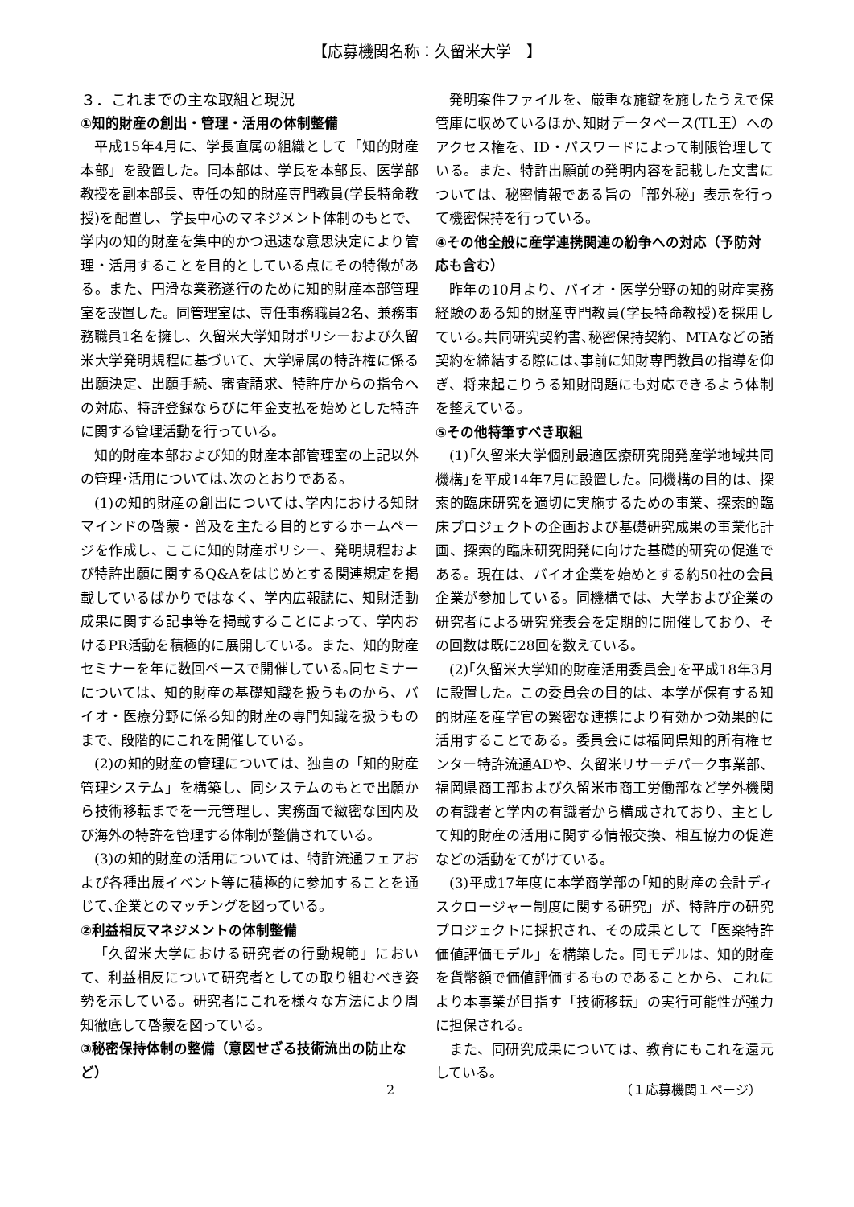【応募機関名称：久留米大学　】
３．これまでの主な取組と現況
①知的財産の創出・管理・活用の体制整備
平成15年4月に、学長直属の組織として「知的財産本部」を設置した。同本部は、学長を本部長、医学部教授を副本部長、専任の知的財産専門教員(学長特命教授)を配置し、学長中心のマネジメント体制のもとで、学内の知的財産を集中的かつ迅速な意思決定により管理・活用することを目的としている点にその特徴がある。また、円滑な業務遂行のために知的財産本部管理室を設置した。同管理室は、専任事務職員2名、兼務事務職員1名を擁し、久留米大学知財ポリシーおよび久留米大学発明規程に基づいて、大学帰属の特許権に係る出願決定、出願手続、審査請求、特許庁からの指令への対応、特許登録ならびに年金支払を始めとした特許に関する管理活動を行っている。
知的財産本部および知的財産本部管理室の上記以外の管理･活用については､次のとおりである。
(1)の知的財産の創出については､学内における知財マインドの啓蒙・普及を主たる目的とするホームページを作成し、ここに知的財産ポリシー、発明規程および特許出願に関するQ&Aをはじめとする関連規定を掲載しているばかりではなく、学内広報誌に、知財活動成果に関する記事等を掲載することによって、学内おけるPR活動を積極的に展開している。また、知的財産セミナーを年に数回ペースで開催している｡同セミナーについては、知的財産の基礎知識を扱うものから、バイオ・医療分野に係る知的財産の専門知識を扱うものまで、段階的にこれを開催している。
(2)の知的財産の管理については、独自の「知的財産管理システム」を構築し、同システムのもとで出願から技術移転までを一元管理し、実務面で緻密な国内及び海外の特許を管理する体制が整備されている。
(3)の知的財産の活用については、特許流通フェアおよび各種出展イベント等に積極的に参加することを通じて､企業とのマッチングを図っている。
②利益相反マネジメントの体制整備
「久留米大学における研究者の行動規範」において、利益相反について研究者としての取り組むべき姿勢を示している。研究者にこれを様々な方法により周知徹底して啓蒙を図っている。
③秘密保持体制の整備（意図せざる技術流出の防止など）
発明案件ファイルを、厳重な施錠を施したうえで保管庫に収めているほか､知財データベース(TL王）へのアクセス権を、ID・パスワードによって制限管理している。また、特許出願前の発明内容を記載した文書については、秘密情報である旨の「部外秘」表示を行って機密保持を行っている。
④その他全般に産学連携関連の紛争への対応（予防対応も含む）
昨年の10月より、バイオ・医学分野の知的財産実務経験のある知的財産専門教員(学長特命教授)を採用している｡共同研究契約書､秘密保持契約、MTAなどの諸契約を締結する際には､事前に知財専門教員の指導を仰ぎ、将来起こりうる知財問題にも対応できるよう体制を整えている。
⑤その他特筆すべき取組
(1)｢久留米大学個別最適医療研究開発産学地域共同機構｣を平成14年7月に設置した。同機構の目的は、探索的臨床研究を適切に実施するための事業、探索的臨床プロジェクトの企画および基礎研究成果の事業化計画、探索的臨床研究開発に向けた基礎的研究の促進である。現在は、バイオ企業を始めとする約50社の会員企業が参加している。同機構では、大学および企業の研究者による研究発表会を定期的に開催しており、その回数は既に28回を数えている。
(2)｢久留米大学知的財産活用委員会｣を平成18年3月に設置した。この委員会の目的は、本学が保有する知的財産を産学官の緊密な連携により有効かつ効果的に活用することである。委員会には福岡県知的所有権センター特許流通ADや、久留米リサーチパーク事業部、福岡県商工部および久留米市商工労働部など学外機関の有識者と学内の有識者から構成されており、主として知的財産の活用に関する情報交換、相互協力の促進などの活動をてがけている。
(3)平成17年度に本学商学部の｢知的財産の会計ディスクロージャー制度に関する研究」が、特許庁の研究プロジェクトに採択され、その成果として「医薬特許価値評価モデル」を構築した。同モデルは、知的財産を貨幣額で価値評価するものであることから、これにより本事業が目指す「技術移転」の実行可能性が強力に担保される。
また、同研究成果については、教育にもこれを還元している。
2 （１応募機関１ページ）